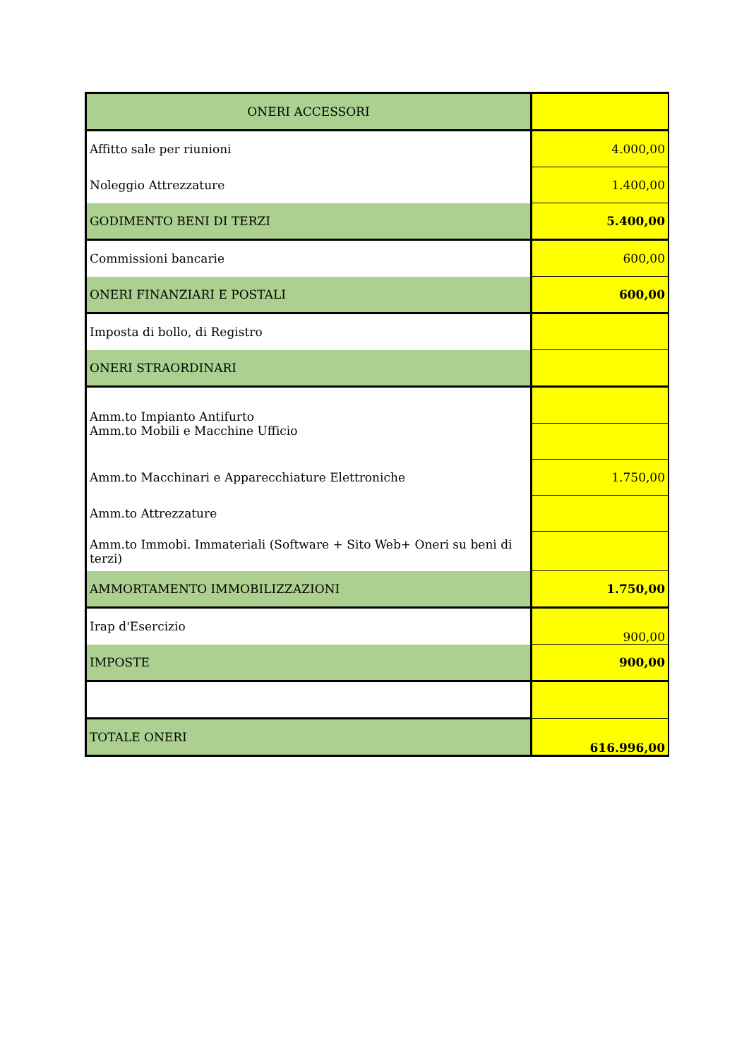| ONERI ACCESSORI | |
| Affitto sale per riunioni | 4.000,00 |
| Noleggio Attrezzature | 1.400,00 |
| GODIMENTO BENI DI TERZI | 5.400,00 |
| Commissioni bancarie | 600,00 |
| ONERI FINANZIARI E POSTALI | 600,00 |
| Imposta di bollo, di Registro | |
| ONERI STRAORDINARI | |
| Amm.to Impianto Antifurto | |
| Amm.to Mobili e Macchine Ufficio | |
| Amm.to Macchinari e Apparecchiature Elettroniche | 1.750,00 |
| Amm.to Attrezzature | |
| Amm.to Immobi. Immateriali (Software + Sito Web+ Oneri su beni di terzi) | |
| AMMORTAMENTO IMMOBILIZZAZIONI | 1.750,00 |
| Irap d'Esercizio | 900,00 |
| IMPOSTE | 900,00 |
| TOTALE ONERI | 616.996,00 |